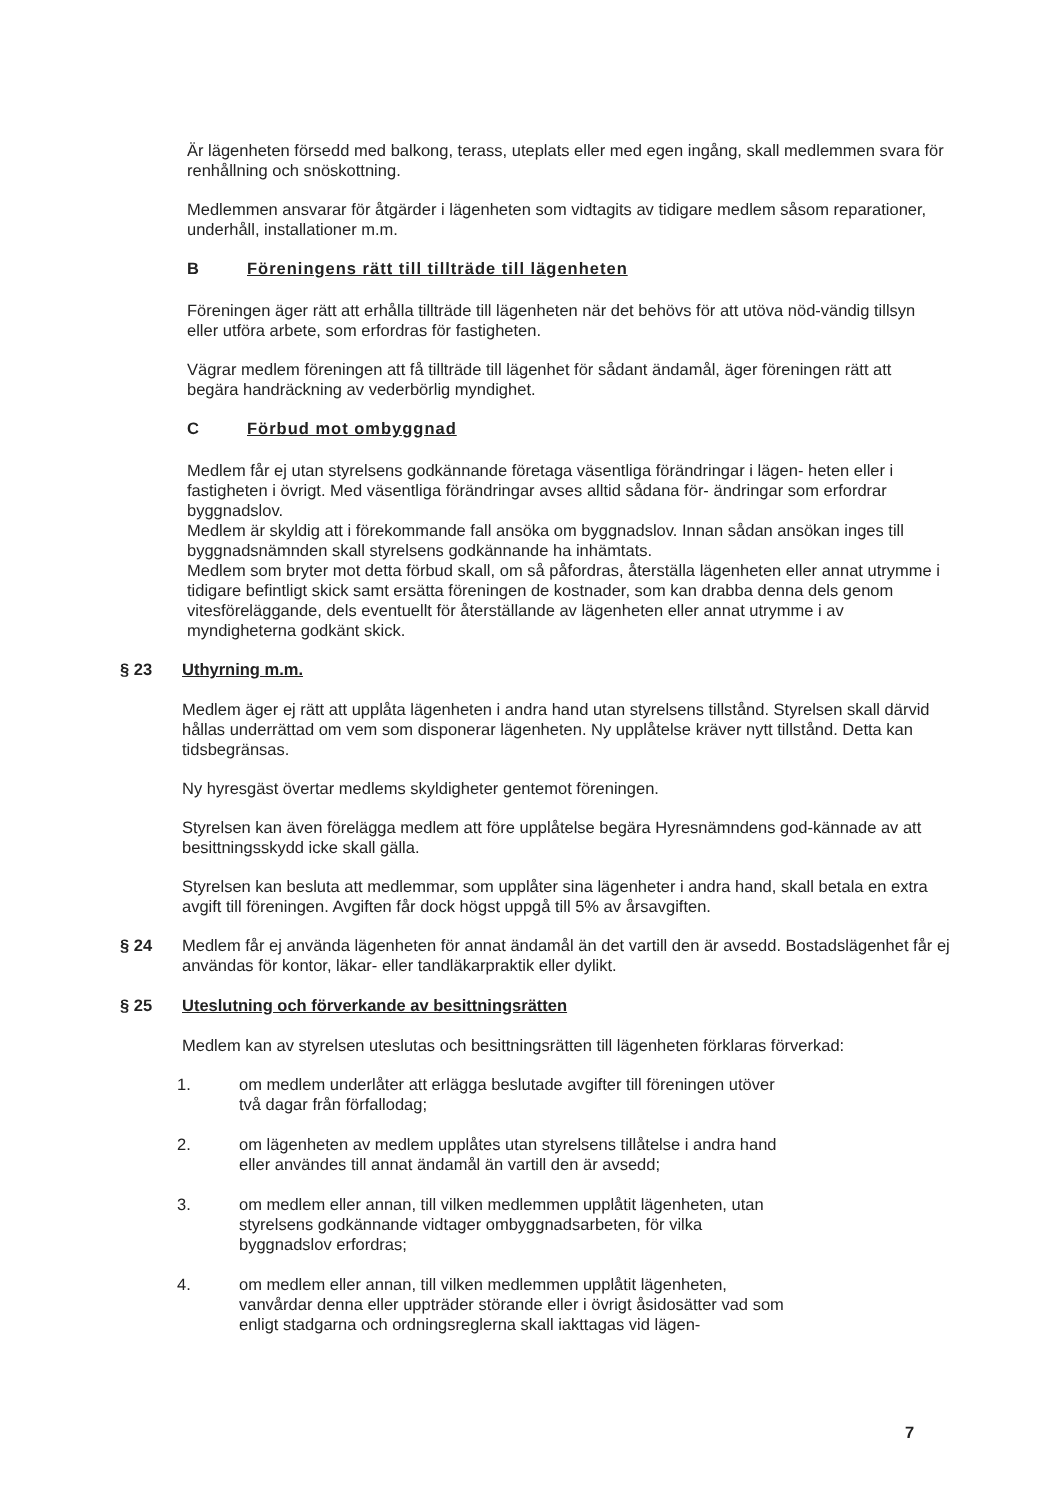Är lägenheten försedd med balkong, terass, uteplats eller med egen ingång, skall medlemmen svara för renhållning och snöskottning.
Medlemmen ansvarar för åtgärder i lägenheten som vidtagits av tidigare medlem såsom reparationer, underhåll, installationer m.m.
B Föreningens rätt till tillträde till lägenheten
Föreningen äger rätt att erhålla tillträde till lägenheten när det behövs för att utöva nöd-vändig tillsyn eller utföra arbete, som erfordras för fastigheten.
Vägrar medlem föreningen att få tillträde till lägenhet för sådant ändamål, äger föreningen rätt att begära handräckning av vederbörlig myndighet.
C Förbud mot ombyggnad
Medlem får ej utan styrelsens godkännande företaga väsentliga förändringar i lägen- heten eller i fastigheten i övrigt. Med väsentliga förändringar avses alltid sådana för- ändringar som erfordrar byggnadslov.
Medlem är skyldig att i förekommande fall ansöka om byggnadslov. Innan sådan ansökan inges till byggnadsnämnden skall styrelsens godkännande ha inhämtats.
Medlem som bryter mot detta förbud skall, om så påfordras, återställa lägenheten eller annat utrymme i tidigare befintligt skick samt ersätta föreningen de kostnader, som kan drabba denna dels genom vitesföreläggande, dels eventuellt för återställande av lägenheten eller annat utrymme i av myndigheterna godkänt skick.
§ 23 Uthyrning m.m.
Medlem äger ej rätt att upplåta lägenheten i andra hand utan styrelsens tillstånd. Styrelsen skall därvid hållas underrättad om vem som disponerar lägenheten. Ny upplåtelse kräver nytt tillstånd. Detta kan tidsbegränsas.
Ny hyresgäst övertar medlems skyldigheter gentemot föreningen.
Styrelsen kan även förelägga medlem att före upplåtelse begära Hyresnämndens god-kännade av att besittningsskydd icke skall gälla.
Styrelsen kan besluta att medlemmar, som upplåter sina lägenheter i andra hand, skall betala en extra avgift till föreningen. Avgiften får dock högst uppgå till 5% av årsavgiften.
§ 24 Medlem får ej använda lägenheten för annat ändamål än det vartill den är avsedd. Bostadslägenhet får ej användas för kontor, läkar- eller tandläkarpraktik eller dylikt.
§ 25 Uteslutning och förverkande av besittningsrätten
Medlem kan av styrelsen uteslutas och besittningsrätten till lägenheten förklaras förverkad:
1. om medlem underlåter att erlägga beslutade avgifter till föreningen utöver två dagar från förfallodag;
2. om lägenheten av medlem upplåtes utan styrelsens tillåtelse i andra hand eller användes till annat ändamål än vartill den är avsedd;
3. om medlem eller annan, till vilken medlemmen upplåtit lägenheten, utan styrelsens godkännande vidtager ombyggnadsarbeten, för vilka byggnadslov erfordras;
4. om medlem eller annan, till vilken medlemmen upplåtit lägenheten, vanvårdar denna eller uppträder störande eller i övrigt åsidosätter vad som enligt stadgarna och ordningsreglerna skall iakttagas vid lägen-
7